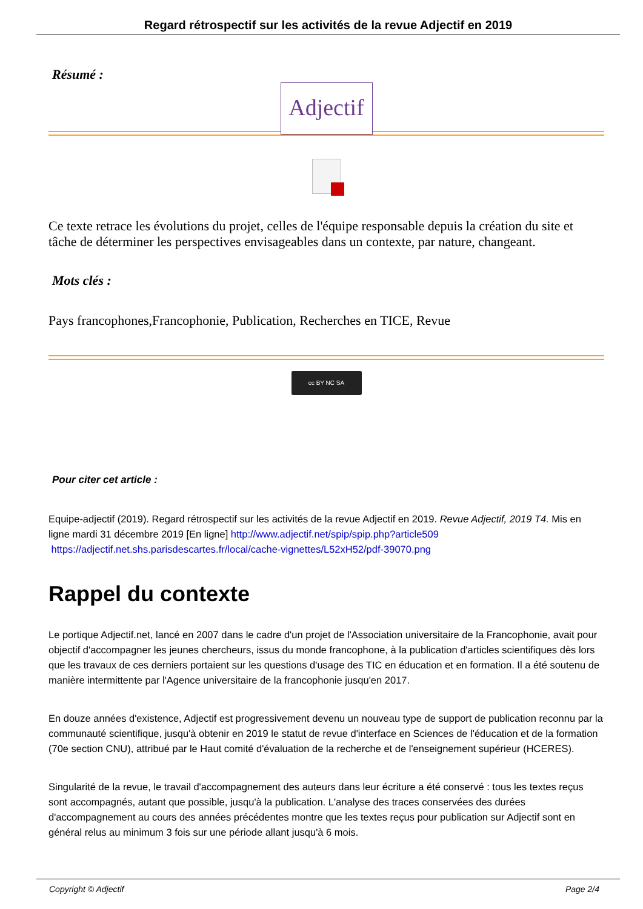Regard rétrospectif sur les activités de la revue Adjectif en 2019
Résumé :
Adjectif
Ce texte retrace les évolutions du projet, celles de l'équipe responsable depuis la création du site et tâche de déterminer les perspectives envisageables dans un contexte, par nature, changeant.
Mots clés :
Pays francophones,Francophonie, Publication, Recherches en TICE, Revue
cc BY NC SA
Pour citer cet article :
Equipe-adjectif (2019). Regard rétrospectif sur les activités de la revue Adjectif en 2019. Revue Adjectif, 2019 T4. Mis en ligne mardi 31 décembre 2019 [En ligne] http://www.adjectif.net/spip/spip.php?article509
https://adjectif.net.shs.parisdescartes.fr/local/cache-vignettes/L52xH52/pdf-39070.png
Rappel du contexte
Le portique Adjectif.net, lancé en 2007 dans le cadre d'un projet de l'Association universitaire de la Francophonie, avait pour objectif d'accompagner les jeunes chercheurs, issus du monde francophone, à la publication d'articles scientifiques dès lors que les travaux de ces derniers portaient sur les questions d'usage des TIC en éducation et en formation. Il a été soutenu de manière intermittente par l'Agence universitaire de la francophonie jusqu'en 2017.
En douze années d'existence, Adjectif est progressivement devenu un nouveau type de support de publication reconnu par la communauté scientifique, jusqu'à obtenir en 2019 le statut de revue d'interface en Sciences de l'éducation et de la formation (70e section CNU), attribué par le Haut comité d'évaluation de la recherche et de l'enseignement supérieur (HCERES).
Singularité de la revue, le travail d'accompagnement des auteurs dans leur écriture a été conservé : tous les textes reçus sont accompagnés, autant que possible, jusqu'à la publication. L'analyse des traces conservées des durées d'accompagnement au cours des années précédentes montre que les textes reçus pour publication sur Adjectif sont en général relus au minimum 3 fois sur une période allant jusqu'à 6 mois.
Copyright © Adjectif Page 2/4